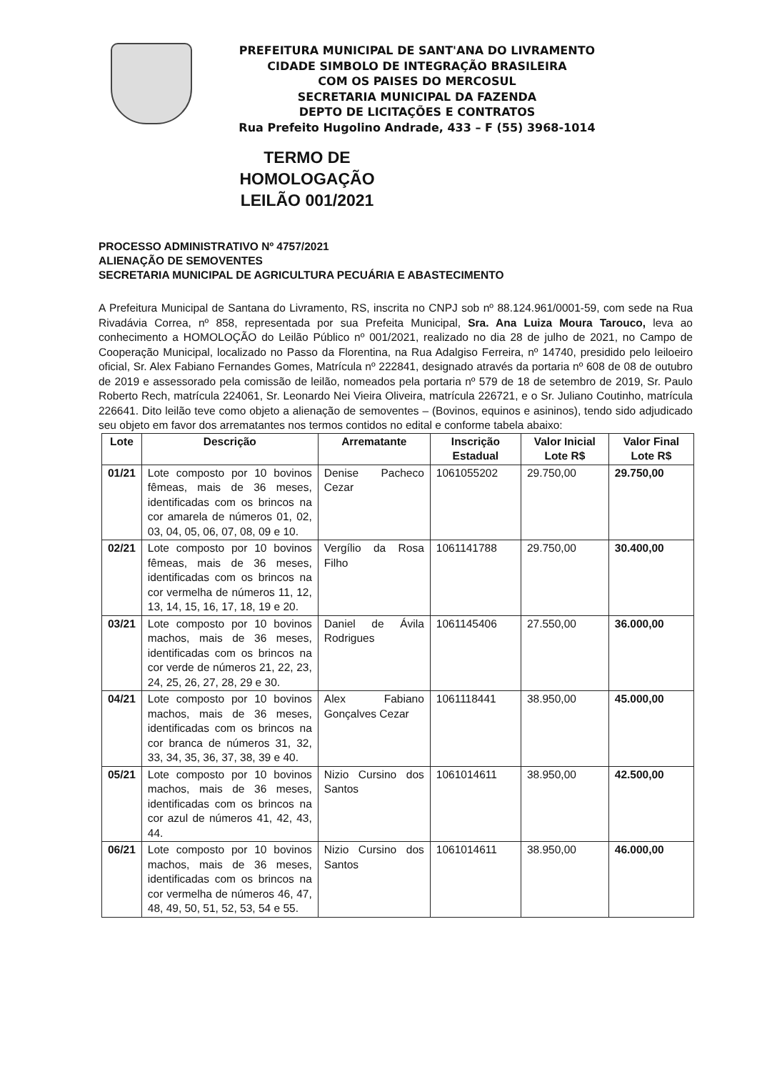PREFEITURA MUNICIPAL DE SANT'ANA DO LIVRAMENTO
CIDADE SIMBOLO DE INTEGRAÇÃO BRASILEIRA
COM OS PAISES DO MERCOSUL
SECRETARIA MUNICIPAL DA FAZENDA
DEPTO DE LICITAÇÕES E CONTRATOS
Rua Prefeito Hugolino Andrade, 433 – F (55) 3968-1014
TERMO DE HOMOLOGAÇÃO
LEILÃO 001/2021
PROCESSO ADMINISTRATIVO Nº 4757/2021
ALIENAÇÃO DE SEMOVENTES
SECRETARIA MUNICIPAL DE AGRICULTURA PECUÁRIA E ABASTECIMENTO
A Prefeitura Municipal de Santana do Livramento, RS, inscrita no CNPJ sob nº 88.124.961/0001-59, com sede na Rua Rivadávia Correa, nº 858, representada por sua Prefeita Municipal, Sra. Ana Luiza Moura Tarouco, leva ao conhecimento a HOMOLOÇÃO do Leilão Público nº 001/2021, realizado no dia 28 de julho de 2021, no Campo de Cooperação Municipal, localizado no Passo da Florentina, na Rua Adalgiso Ferreira, nº 14740, presidido pelo leiloeiro oficial, Sr. Alex Fabiano Fernandes Gomes, Matrícula nº 222841, designado através da portaria nº 608 de 08 de outubro de 2019 e assessorado pela comissão de leilão, nomeados pela portaria nº 579 de 18 de setembro de 2019, Sr. Paulo Roberto Rech, matrícula 224061, Sr. Leonardo Nei Vieira Oliveira, matrícula 226721, e o Sr. Juliano Coutinho, matrícula 226641. Dito leilão teve como objeto a alienação de semoventes – (Bovinos, equinos e asininos), tendo sido adjudicado seu objeto em favor dos arrematantes nos termos contidos no edital e conforme tabela abaixo:
| Lote | Descrição | Arrematante | Inscrição Estadual | Valor Inicial Lote R$ | Valor Final Lote R$ |
| --- | --- | --- | --- | --- | --- |
| 01/21 | Lote composto por 10 bovinos fêmeas, mais de 36 meses, identificadas com os brincos na cor amarela de números 01, 02, 03, 04, 05, 06, 07, 08, 09 e 10. | Denise Pacheco Cezar | 1061055202 | 29.750,00 | 29.750,00 |
| 02/21 | Lote composto por 10 bovinos fêmeas, mais de 36 meses, identificadas com os brincos na cor vermelha de números 11, 12, 13, 14, 15, 16, 17, 18, 19 e 20. | Vergílio da Rosa Filho | 1061141788 | 29.750,00 | 30.400,00 |
| 03/21 | Lote composto por 10 bovinos machos, mais de 36 meses, identificadas com os brincos na cor verde de números 21, 22, 23, 24, 25, 26, 27, 28, 29 e 30. | Daniel de Ávila Rodrigues | 1061145406 | 27.550,00 | 36.000,00 |
| 04/21 | Lote composto por 10 bovinos machos, mais de 36 meses, identificadas com os brincos na cor branca de números 31, 32, 33, 34, 35, 36, 37, 38, 39 e 40. | Alex Fabiano Gonçalves Cezar | 1061118441 | 38.950,00 | 45.000,00 |
| 05/21 | Lote composto por 10 bovinos machos, mais de 36 meses, identificadas com os brincos na cor azul de números 41, 42, 43, 44. | Nizio Cursino dos Santos | 1061014611 | 38.950,00 | 42.500,00 |
| 06/21 | Lote composto por 10 bovinos machos, mais de 36 meses, identificadas com os brincos na cor vermelha de números 46, 47, 48, 49, 50, 51, 52, 53, 54 e 55. | Nizio Cursino dos Santos | 1061014611 | 38.950,00 | 46.000,00 |